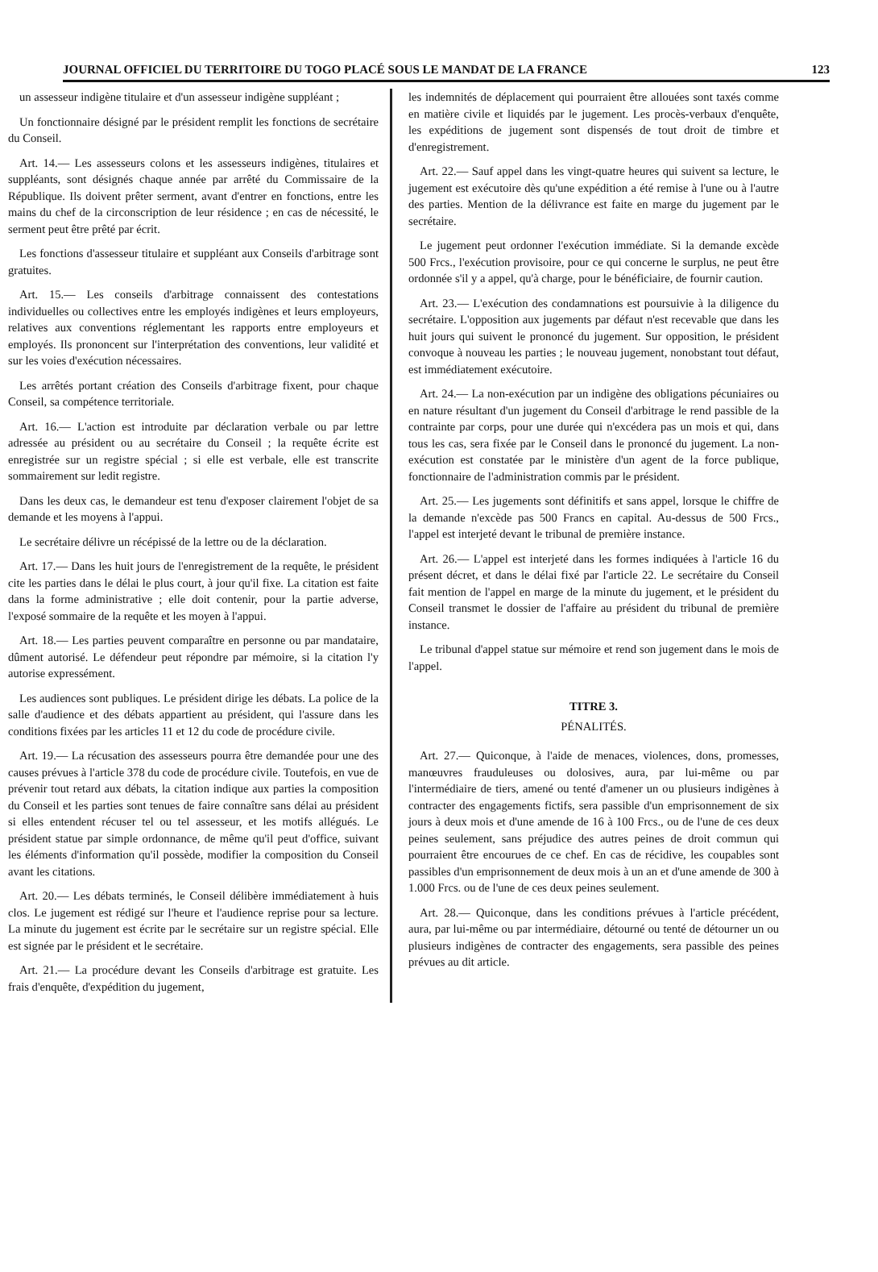JOURNAL OFFICIEL DU TERRITOIRE DU TOGO PLACÉ SOUS LE MANDAT DE LA FRANCE 123
un assesseur indigène titulaire et d'un assesseur indigène suppléant ;
Un fonctionnaire désigné par le président remplit les fonctions de secrétaire du Conseil.
Art. 14.— Les assesseurs colons et les assesseurs indigènes, titulaires et suppléants, sont désignés chaque année par arrêté du Commissaire de la République. Ils doivent prêter serment, avant d'entrer en fonctions, entre les mains du chef de la circonscription de leur résidence ; en cas de nécessité, le serment peut être prêté par écrit.
Les fonctions d'assesseur titulaire et suppléant aux Conseils d'arbitrage sont gratuites.
Art. 15.— Les conseils d'arbitrage connaissent des contestations individuelles ou collectives entre les employés indigènes et leurs employeurs, relatives aux conventions réglementant les rapports entre employeurs et employés. Ils prononcent sur l'interprétation des conventions, leur validité et sur les voies d'exécution nécessaires.
Les arrêtés portant création des Conseils d'arbitrage fixent, pour chaque Conseil, sa compétence territoriale.
Art. 16.— L'action est introduite par déclaration verbale ou par lettre adressée au président ou au secrétaire du Conseil ; la requête écrite est enregistrée sur un registre spécial ; si elle est verbale, elle est transcrite sommairement sur ledit registre.
Dans les deux cas, le demandeur est tenu d'exposer clairement l'objet de sa demande et les moyens à l'appui.
Le secrétaire délivre un récépissé de la lettre ou de la déclaration.
Art. 17.— Dans les huit jours de l'enregistrement de la requête, le président cite les parties dans le délai le plus court, à jour qu'il fixe. La citation est faite dans la forme administrative ; elle doit contenir, pour la partie adverse, l'exposé sommaire de la requête et les moyen à l'appui.
Art. 18.— Les parties peuvent comparaître en personne ou par mandataire, dûment autorisé. Le défendeur peut répondre par mémoire, si la citation l'y autorise expressément.
Les audiences sont publiques. Le président dirige les débats. La police de la salle d'audience et des débats appartient au président, qui l'assure dans les conditions fixées par les articles 11 et 12 du code de procédure civile.
Art. 19.— La récusation des assesseurs pourra être demandée pour une des causes prévues à l'article 378 du code de procédure civile. Toutefois, en vue de prévenir tout retard aux débats, la citation indique aux parties la composition du Conseil et les parties sont tenues de faire connaître sans délai au président si elles entendent récuser tel ou tel assesseur, et les motifs allégués. Le président statue par simple ordonnance, de même qu'il peut d'office, suivant les éléments d'information qu'il possède, modifier la composition du Conseil avant les citations.
Art. 20.— Les débats terminés, le Conseil délibère immédiatement à huis clos. Le jugement est rédigé sur l'heure et l'audience reprise pour sa lecture. La minute du jugement est écrite par le secrétaire sur un registre spécial. Elle est signée par le président et le secrétaire.
Art. 21.— La procédure devant les Conseils d'arbitrage est gratuite. Les frais d'enquête, d'expédition du jugement,
les indemnités de déplacement qui pourraient être allouées sont taxés comme en matière civile et liquidés par le jugement. Les procès-verbaux d'enquête, les expéditions de jugement sont dispensés de tout droit de timbre et d'enregistrement.
Art. 22.— Sauf appel dans les vingt-quatre heures qui suivent sa lecture, le jugement est exécutoire dès qu'une expédition a été remise à l'une ou à l'autre des parties. Mention de la délivrance est faite en marge du jugement par le secrétaire.
Le jugement peut ordonner l'exécution immédiate. Si la demande excède 500 Frcs., l'exécution provisoire, pour ce qui concerne le surplus, ne peut être ordonnée s'il y a appel, qu'à charge, pour le bénéficiaire, de fournir caution.
Art. 23.— L'exécution des condamnations est poursuivie à la diligence du secrétaire. L'opposition aux jugements par défaut n'est recevable que dans les huit jours qui suivent le prononcé du jugement. Sur opposition, le président convoque à nouveau les parties ; le nouveau jugement, nonobstant tout défaut, est immédiatement exécutoire.
Art. 24.— La non-exécution par un indigène des obligations pécuniaires ou en nature résultant d'un jugement du Conseil d'arbitrage le rend passible de la contrainte par corps, pour une durée qui n'excédera pas un mois et qui, dans tous les cas, sera fixée par le Conseil dans le prononcé du jugement. La non-exécution est constatée par le ministère d'un agent de la force publique, fonctionnaire de l'administration commis par le président.
Art. 25.— Les jugements sont définitifs et sans appel, lorsque le chiffre de la demande n'excède pas 500 Francs en capital. Au-dessus de 500 Frcs., l'appel est interjeté devant le tribunal de première instance.
Art. 26.— L'appel est interjeté dans les formes indiquées à l'article 16 du présent décret, et dans le délai fixé par l'article 22. Le secrétaire du Conseil fait mention de l'appel en marge de la minute du jugement, et le président du Conseil transmet le dossier de l'affaire au président du tribunal de première instance.
Le tribunal d'appel statue sur mémoire et rend son jugement dans le mois de l'appel.
TITRE 3.
PÉNALITÉS.
Art. 27.— Quiconque, à l'aide de menaces, violences, dons, promesses, manœuvres frauduleuses ou dolosives, aura, par lui-même ou par l'intermédiaire de tiers, amené ou tenté d'amener un ou plusieurs indigènes à contracter des engagements fictifs, sera passible d'un emprisonnement de six jours à deux mois et d'une amende de 16 à 100 Frcs., ou de l'une de ces deux peines seulement, sans préjudice des autres peines de droit commun qui pourraient être encourues de ce chef. En cas de récidive, les coupables sont passibles d'un emprisonnement de deux mois à un an et d'une amende de 300 à 1.000 Frcs. ou de l'une de ces deux peines seulement.
Art. 28.— Quiconque, dans les conditions prévues à l'article précédent, aura, par lui-même ou par intermédiaire, détourné ou tenté de détourner un ou plusieurs indigènes de contracter des engagements, sera passible des peines prévues au dit article.